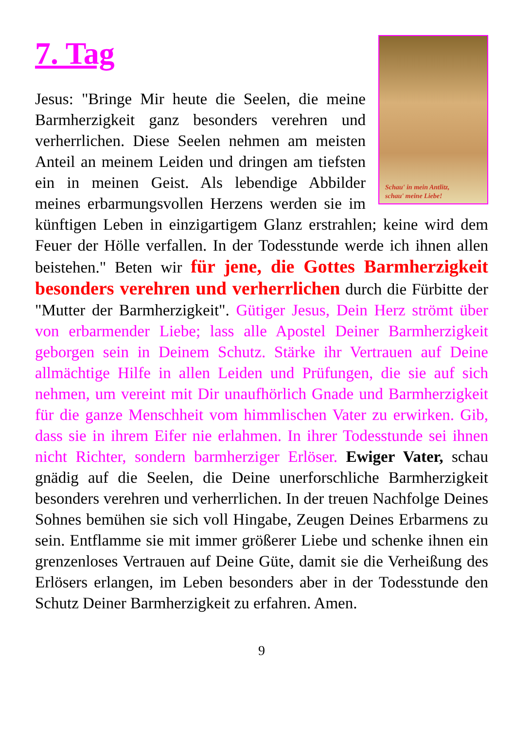7. Tag
Schau' in mein Antlitz,
schau' meine Liebe!
Jesus: "Bringe Mir heute die Seelen, die meine Barmherzigkeit ganz besonders verehren und verherrlichen. Diese Seelen nehmen am meisten Anteil an meinem Leiden und dringen am tiefsten ein in meinen Geist. Als lebendige Abbilder meines erbarmungsvollen Herzens werden sie im künftigen Leben in einzigartigem Glanz erstrahlen; keine wird dem Feuer der Hölle verfallen. In der Todesstunde werde ich ihnen allen beistehen." Beten wir für jene, die Gottes Barmherzigkeit besonders verehren und verherrlichen durch die Fürbitte der "Mutter der Barmherzigkeit". Gütiger Jesus, Dein Herz strömt über von erbarmender Liebe; lass alle Apostel Deiner Barmherzigkeit geborgen sein in Deinem Schutz. Stärke ihr Vertrauen auf Deine allmächtige Hilfe in allen Leiden und Prüfungen, die sie auf sich nehmen, um vereint mit Dir unaufhörlich Gnade und Barmherzigkeit für die ganze Menschheit vom himmlischen Vater zu erwirken. Gib, dass sie in ihrem Eifer nie erlahmen. In ihrer Todesstunde sei ihnen nicht Richter, sondern barmherziger Erlöser. Ewiger Vater, schau gnädig auf die Seelen, die Deine unerforschliche Barmherzigkeit besonders verehren und verherrlichen. In der treuen Nachfolge Deines Sohnes bemühen sie sich voll Hingabe, Zeugen Deines Erbarmens zu sein. Entflamme sie mit immer größerer Liebe und schenke ihnen ein grenzenloses Vertrauen auf Deine Güte, damit sie die Verheißung des Erlösers erlangen, im Leben besonders aber in der Todesstunde den Schutz Deiner Barmherzigkeit zu erfahren. Amen.
9